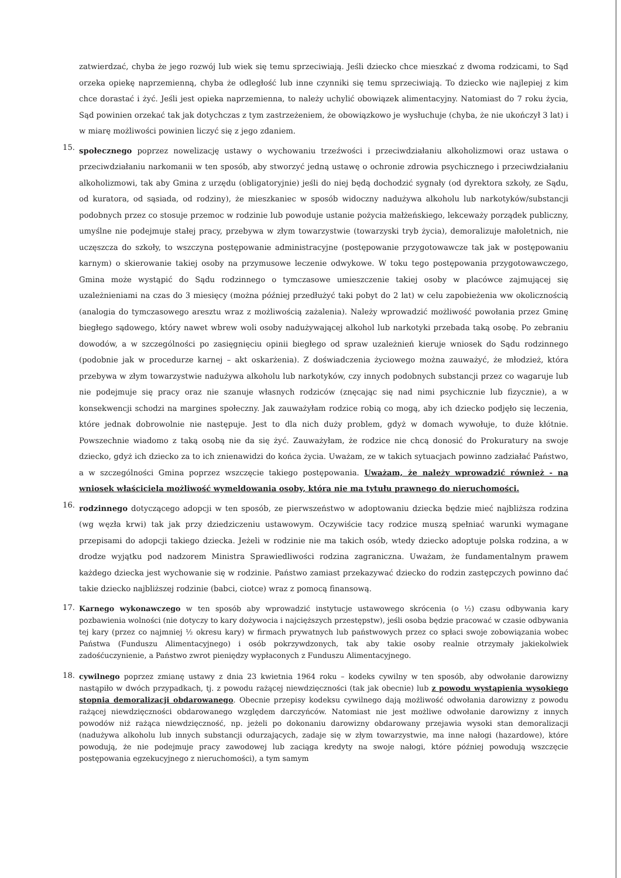zatwierdzać, chyba że jego rozwój lub wiek się temu sprzeciwiają. Jeśli dziecko chce mieszkać z dwoma rodzicami, to Sąd orzeka opiekę naprzemienną, chyba że odległość lub inne czynniki się temu sprzeciwiają. To dziecko wie najlepiej z kim chce dorastać i żyć. Jeśli jest opieka naprzemienna, to należy uchylić obowiązek alimentacyjny. Natomiast do 7 roku życia, Sąd powinien orzekać tak jak dotychczas z tym zastrzeżeniem, że obowiązkowo je wysłuchuje (chyba, że nie ukończył 3 lat) i w miarę możliwości powinien liczyć się z jego zdaniem.
15.
społecznego poprzez nowelizację ustawy o wychowaniu trzeźwości i przeciwdziałaniu alkoholizmowi oraz ustawa o przeciwdziałaniu narkomanii w ten sposób, aby stworzyć jedną ustawę o ochronie zdrowia psychicznego i przeciwdziałaniu alkoholizmowi, tak aby Gmina z urzędu (obligatoryjnie) jeśli do niej będą dochodzić sygnały (od dyrektora szkoły, ze Sądu, od kuratora, od sąsiada, od rodziny), że mieszkaniec w sposób widoczny nadużywa alkoholu lub narkotyków/substancji podobnych przez co stosuje przemoc w rodzinie lub powoduje ustanie pożycia małżeńskiego, lekceważy porządek publiczny, umyślne nie podejmuje stałej pracy, przebywa w złym towarzystwie (towarzyski tryb życia), demoralizuje małoletnich, nie uczęszcza do szkoły, to wszczyna postępowanie administracyjne (postępowanie przygotowawcze tak jak w postępowaniu karnym) o skierowanie takiej osoby na przymusowe leczenie odwykowe. W toku tego postępowania przygotowawczego, Gmina może wystąpić do Sądu rodzinnego o tymczasowe umieszczenie takiej osoby w placówce zajmującej się uzależnieniami na czas do 3 miesięcy (można później przedłużyć taki pobyt do 2 lat) w celu zapobieżenia ww okolicznością (analogia do tymczasowego aresztu wraz z możliwością zażalenia). Należy wprowadzić możliwość powołania przez Gminę biegłego sądowego, który nawet wbrew woli osoby nadużywającej alkohol lub narkotyki przebada taką osobę. Po zebraniu dowodów, a w szczególności po zasięgnięciu opinii biegłego od spraw uzależnień kieruje wniosek do Sądu rodzinnego (podobnie jak w procedurze karnej – akt oskarżenia). Z doświadczenia życiowego można zauważyć, że młodzież, która przebywa w złym towarzystwie nadużywa alkoholu lub narkotyków, czy innych podobnych substancji przez co wagaruje lub nie podejmuje się pracy oraz nie szanuje własnych rodziców (znęcając się nad nimi psychicznie lub fizycznie), a w konsekwencji schodzi na margines społeczny. Jak zauważyłam rodzice robią co mogą, aby ich dziecko podjęło się leczenia, które jednak dobrowolnie nie następuje. Jest to dla nich duży problem, gdyż w domach wywołuje, to duże kłótnie. Powszechnie wiadomo z taką osobą nie da się żyć. Zauważyłam, że rodzice nie chcą donosić do Prokuratury na swoje dziecko, gdyż ich dziecko za to ich znienawidzi do końca życia. Uważam, ze w takich sytuacjach powinno zadziałać Państwo, a w szczególności Gmina poprzez wszczęcie takiego postępowania. Uważam, że należy wprowadzić również - na wniosek właściciela możliwość wymeldowania osoby, która nie ma tytułu prawnego do nieruchomości.
16.
rodzinnego dotyczącego adopcji w ten sposób, ze pierwszeństwo w adoptowaniu dziecka będzie mieć najbliższa rodzina (wg węzła krwi) tak jak przy dziedziczeniu ustawowym. Oczywiście tacy rodzice muszą spełniać warunki wymagane przepisami do adopcji takiego dziecka. Jeżeli w rodzinie nie ma takich osób, wtedy dziecko adoptuje polska rodzina, a w drodze wyjątku pod nadzorem Ministra Sprawiedliwości rodzina zagraniczna. Uważam, że fundamentalnym prawem każdego dziecka jest wychowanie się w rodzinie. Państwo zamiast przekazywać dziecko do rodzin zastępczych powinno dać takie dziecko najbliższej rodzinie (babci, ciotce) wraz z pomocą finansową.
17.
Karnego wykonawczego w ten sposób aby wprowadzić instytucje ustawowego skrócenia (o ½) czasu odbywania kary pozbawienia wolności (nie dotyczy to kary dożywocia i najcięższych przestępstw), jeśli osoba będzie pracować w czasie odbywania tej kary (przez co najmniej ½ okresu kary) w firmach prywatnych lub państwowych przez co spłaci swoje zobowiązania wobec Państwa (Funduszu Alimentacyjnego) i osób pokrzywdzonych, tak aby takie osoby realnie otrzymały jakiekolwiek zadośćuczynienie, a Państwo zwrot pieniędzy wypłaconych z Funduszu Alimentacyjnego.
18.
cywilnego poprzez zmianę ustawy z dnia 23 kwietnia 1964 roku – kodeks cywilny w ten sposób, aby odwołanie darowizny nastąpiło w dwóch przypadkach, tj. z powodu rażącej niewdzięczności (tak jak obecnie) lub z powodu wystąpienia wysokiego stopnia demoralizacji obdarowanego. Obecnie przepisy kodeksu cywilnego dają możliwość odwołania darowizny z powodu rażącej niewdzięczności obdarowanego względem darczyńców. Natomiast nie jest możliwe odwołanie darowizny z innych powodów niż rażąca niewdzięczność, np. jeżeli po dokonaniu darowizny obdarowany przejawia wysoki stan demoralizacji (nadużywa alkoholu lub innych substancji odurzających, zadaje się w złym towarzystwie, ma inne nałogi (hazardowe), które powodują, że nie podejmuje pracy zawodowej lub zaciąga kredyty na swoje nałogi, które później powodują wszczęcie postępowania egzekucyjnego z nieruchomości), a tym samym